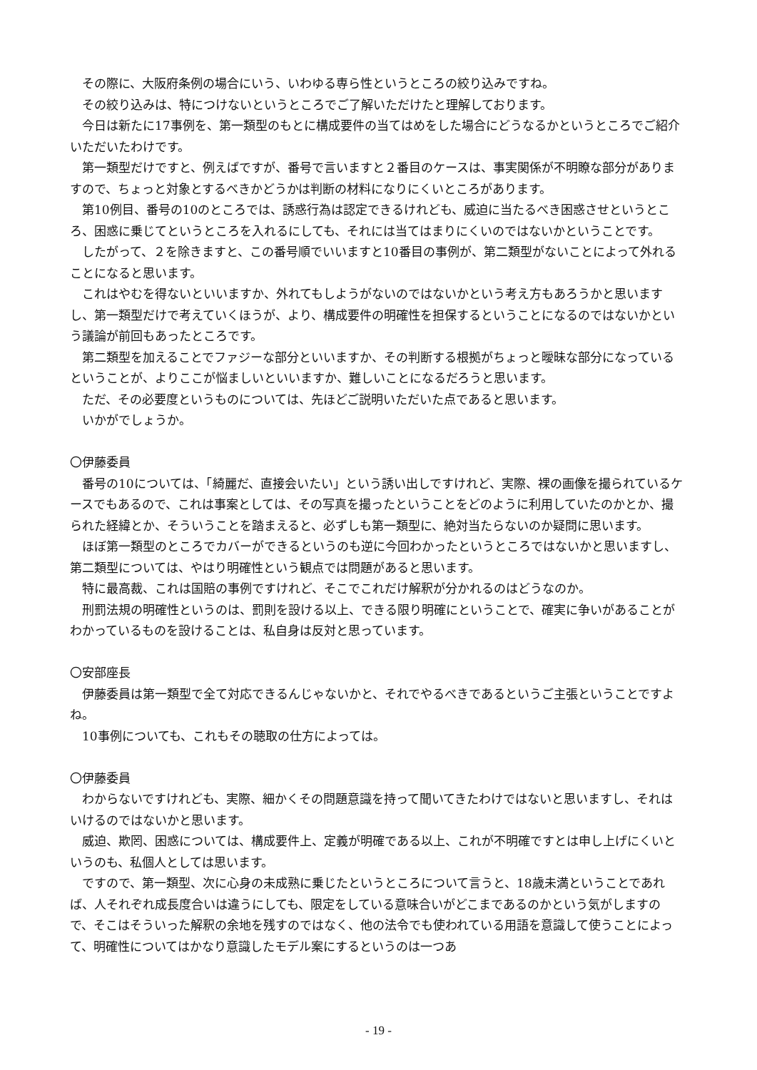その際に、大阪府条例の場合にいう、いわゆる専ら性というところの絞り込みですね。
その絞り込みは、特につけないというところでご了解いただけたと理解しております。
今日は新たに17事例を、第一類型のもとに構成要件の当てはめをした場合にどうなるかというところでご紹介いただいたわけです。
第一類型だけですと、例えばですが、番号で言いますと２番目のケースは、事実関係が不明瞭な部分がありますので、ちょっと対象とするべきかどうかは判断の材料になりにくいところがあります。
第10例目、番号の10のところでは、誘惑行為は認定できるけれども、威迫に当たるべき困惑させというところ、困惑に乗じてというところを入れるにしても、それには当てはまりにくいのではないかということです。
したがって、２を除きますと、この番号順でいいますと10番目の事例が、第二類型がないことによって外れることになると思います。
これはやむを得ないといいますか、外れてもしようがないのではないかという考え方もあろうかと思いますし、第一類型だけで考えていくほうが、より、構成要件の明確性を担保するということになるのではないかという議論が前回もあったところです。
第二類型を加えることでファジーな部分といいますか、その判断する根拠がちょっと曖昧な部分になっているということが、よりここが悩ましいといいますか、難しいことになるだろうと思います。
ただ、その必要度というものについては、先ほどご説明いただいた点であると思います。
いかがでしょうか。
〇伊藤委員
番号の10については、「綺麗だ、直接会いたい」という誘い出しですけれど、実際、裸の画像を撮られているケースでもあるので、これは事案としては、その写真を撮ったということをどのように利用していたのかとか、撮られた経緯とか、そういうことを踏まえると、必ずしも第一類型に、絶対当たらないのか疑問に思います。
ほぼ第一類型のところでカバーができるというのも逆に今回わかったというところではないかと思いますし、第二類型については、やはり明確性という観点では問題があると思います。
特に最高裁、これは国賠の事例ですけれど、そこでこれだけ解釈が分かれるのはどうなのか。
刑罰法規の明確性というのは、罰則を設ける以上、できる限り明確にということで、確実に争いがあることがわかっているものを設けることは、私自身は反対と思っています。
〇安部座長
伊藤委員は第一類型で全て対応できるんじゃないかと、それでやるべきであるというご主張ということですよね。
10事例についても、これもその聴取の仕方によっては。
〇伊藤委員
わからないですけれども、実際、細かくその問題意識を持って聞いてきたわけではないと思いますし、それはいけるのではないかと思います。
威迫、欺罔、困惑については、構成要件上、定義が明確である以上、これが不明確ですとは申し上げにくいというのも、私個人としては思います。
ですので、第一類型、次に心身の未成熟に乗じたというところについて言うと、18歳未満ということであれば、人それぞれ成長度合いは違うにしても、限定をしている意味合いがどこまであるのかという気がしますので、そこはそういった解釈の余地を残すのではなく、他の法令でも使われている用語を意識して使うことによって、明確性についてはかなり意識したモデル案にするというのは一つあ
- 19 -